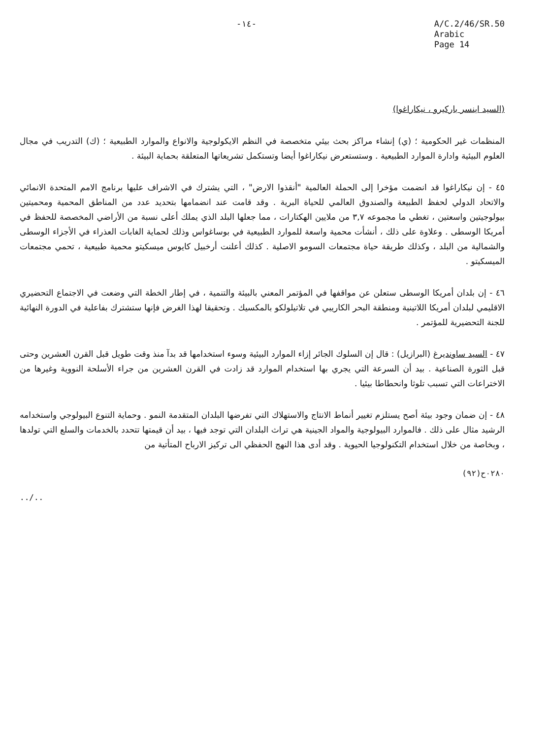-١٤- A/C.2/46/SR.50
Arabic
Page 14
(السيد اينسر باركيرو ، نيكاراغوا)
المنظمات غير الحكومية ؛ (ي) إنشاء مراكز بحث بيئي متخصصة في النظم الايكولوجية والانواع والموارد الطبيعية ؛ (ك) التدريب في مجال العلوم البيئية وادارة الموارد الطبيعية . وستستعرض نيكاراغوا أيضا وتستكمل تشريعاتها المتعلقة بحماية البيئة .
٤٥ - إن نيكاراغوا قد انضمت مؤخرا إلى الحملة العالمية "أنقذوا الارض" ، التي يشترك في الاشراف عليها برنامج الامم المتحدة الانمائي والاتحاد الدولي لحفظ الطبيعة والصندوق العالمي للحياة البرية . وقد قامت عند انضمامها بتحديد عدد من المناطق المحمية ومحميتين بيولوجيتين واسعتين ، تغطي ما مجموعه ٣,٧ من ملايين الهكتارات ، مما جعلها البلد الذي يملك أعلى نسبة من الأراضي المخصصة للحفظ في أمريكا الوسطى . وعلاوة على ذلك ، أنشأت محمية واسعة للموارد الطبيعية في بوساغواس وذلك لحماية الغابات العذراء في الأجزاء الوسطى والشمالية من البلد ، وكذلك طريقة حياة مجتمعات السومو الاصلية . كذلك أعلنت أرخبيل كايوس ميسكيتو محمية طبيعية ، تحمي مجتمعات الميسكيتو .
٤٦ - إن بلدان أمريكا الوسطى ستعلن عن مواقفها في المؤتمر المعني بالبيئة والتنمية ، في إطار الخطة التي وضعت في الاجتماع التحضيري الاقليمي لبلدان أمريكا اللاتينية ومنطقة البحر الكاريبي في تلاتيلولكو بالمكسيك . وتحقيقا لهذا الغرض فإنها ستشترك بفاعلية في الدورة النهائية للجنة التحضيرية للمؤتمر .
٤٧ - السيد ساونديرغ (البرازيل) : قال إن السلوك الجائر إزاء الموارد البيئية وسوء استخدامها قد بدآ منذ وقت طويل قبل القرن العشرين وحتى قبل الثورة الصناعية . بيد أن السرعة التي يجري بها استخدام الموارد قد زادت في القرن العشرين من جراء الأسلحة النووية وغيرها من الاختراعات التي تسبب تلوثا وانحطاطا بيئيا .
٤٨ - إن ضمان وجود بيئة أصح يستلزم تغيير أنماط الانتاج والاستهلاك التي تفرضها البلدان المتقدمة النمو . وحماية التنوع البيولوجي واستخدامه الرشيد مثال على ذلك . فالموارد البيولوجية والمواد الجينية هي تراث البلدان التي توجد فيها ، بيد أن قيمتها تتحدد بالخدمات والسلع التي تولدها ، وبخاصة من خلال استخدام التكنولوجيا الحيوية . وقد أدى هذا النهج الحفظي الى تركيز الارباح المتأتية من
٠٢٨٠ح(٩٢)
../..